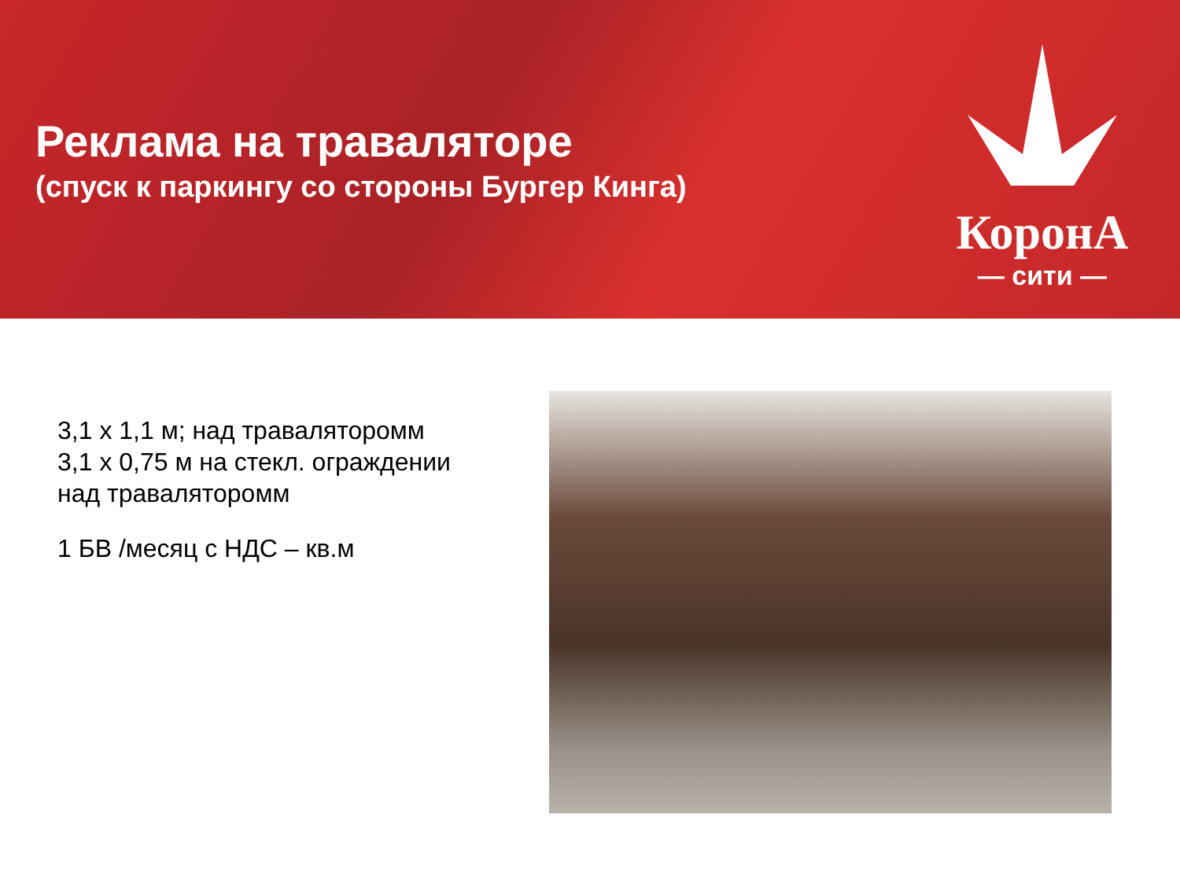Реклама на траваляторе
(спуск к паркингу со стороны Бургер Кинга)
КоронА
— сити —
3,1 x 1,1 м; над траваляторомм
3,1 x 0,75 м на стекл. ограждении
над траваляторомм
1 БВ /месяц с НДС – кв.м